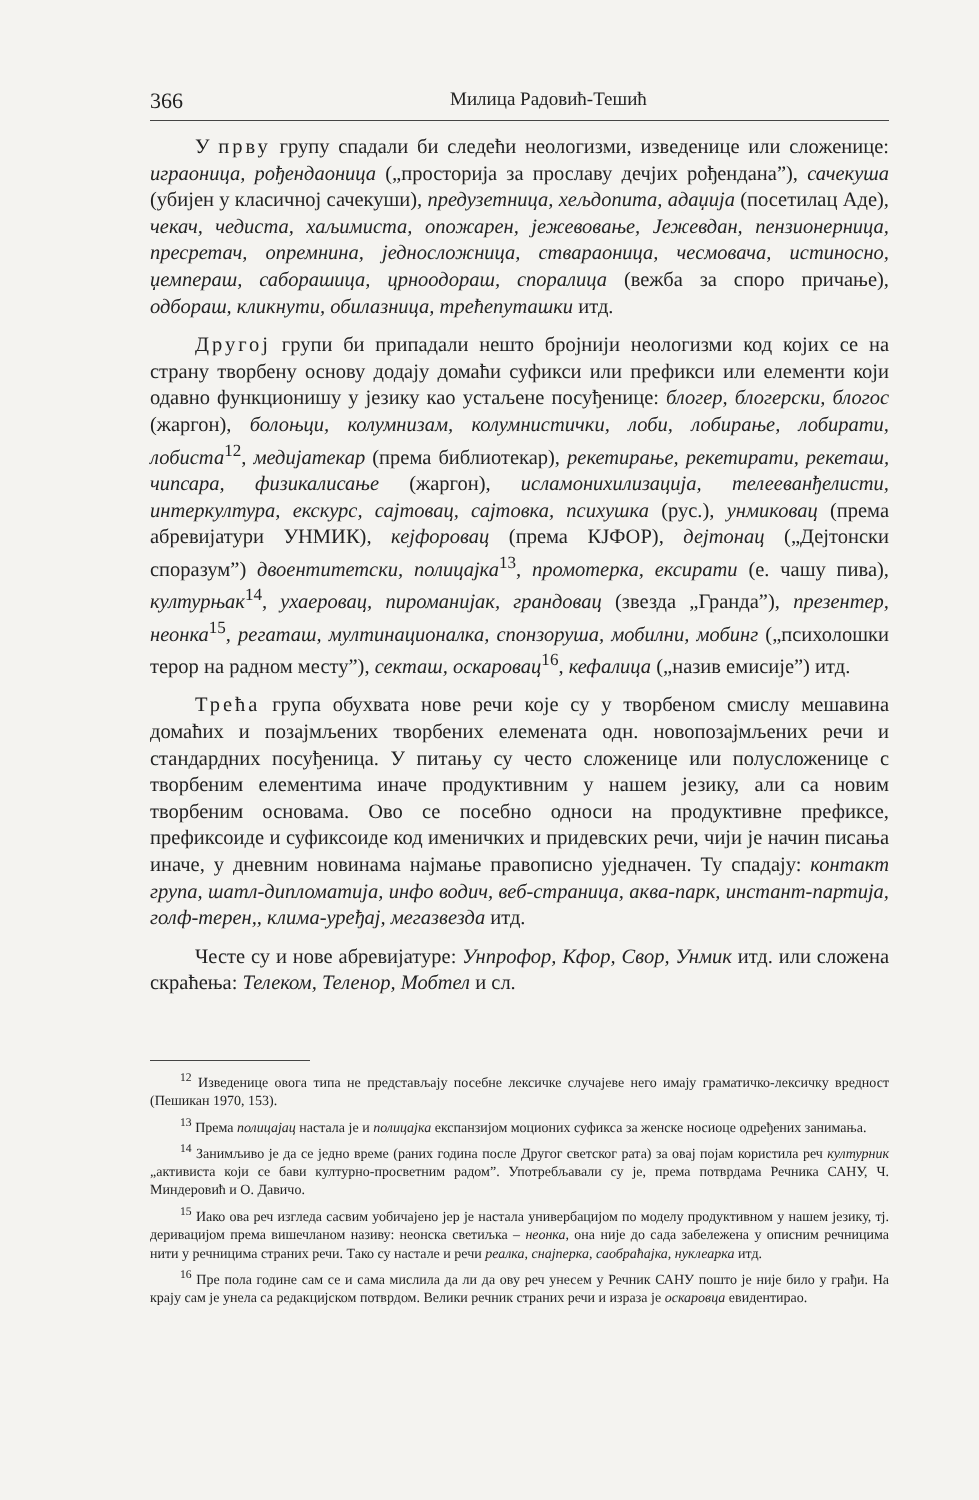366 Милица Радовић-Тешић
У прву групу спадали би следећи неологизми, изведенице или сложенице: играоница, рођендаоница („просторија за прославу дечјих рођендана”), сачекуша (убијен у класичној сачекуши), предузетница, хељдопита, адаџија (посетилац Аде), чекач, чедиста, хаљимиста, опожарен, јежевовање, Јежевдан, пензионерница, пресретач, опремнина, једносложница, ствараоница, чесмовача, истиносно, џемпераш, саборашица, црноодораш, споралица (вежба за споро причање), одбораш, кликнути, обилазница, трећепуташки итд.
Другој групи би припадали нешто бројнији неологизми код којих се на страну творбену основу додају домаћи суфикси или префикси или елементи који одавно функционишу у језику као устаљене посуђенице: блогер, блогерски, блогос (жаргон), болоњци, колумнизам, колумнистички, лоби, лобирање, лобирати, лобиста<sup>12</sup>, медијатекар (према библиотекар), рекетирање, рекетирати, рекеташ, чипсара, физикалисање (жаргон), исламонихилизација, телееванђелисти, интеркултура, екскурс, сајтовац, сајтовка, психушка (рус.), унмиковац (према абревијатури УНМИК), кејфоровац (према КЈФОР), дејтонац („Дејтонски споразум”) двоентитетски, полицајка<sup>13</sup>, промотерка, ексирати (е. чашу пива), културњак<sup>14</sup>, ухаеровац, пироманијак, грандовац (звезда „Гранда”), презентер, неонка<sup>15</sup>, регаташ, мултинационалка, спонзоруша, мобилни, мобинг („психолошки терор на радном месту”), секташ, оскаровац<sup>16</sup>, кефалица („назив емисије”) итд.
Трећа група обухвата нове речи које су у творбеном смислу мешавина домаћих и позајмљених творбених елемената одн. новопозајмљених речи и стандардних посуђеница. У питању су често сложенице или полусложенице с творбеним елементима иначе продуктивним у нашем језику, али са новим творбеним основама. Ово се посебно односи на продуктивне префиксе, префиксоиде и суфиксоиде код именичких и придевских речи, чији је начин писања иначе, у дневним новинама најмање правописно уједначен. Ту спадају: контакт група, шатл-дипломатија, инфо водич, веб-страница, аква-парк, инстант-партија, голф-терен,, клима-уређај, мегазвезда итд.
Честе су и нове абревијатуре: Унпрофор, Кфор, Свор, Унмик итд. или сложена скраћења: Телеком, Теленор, Мобтел и сл.
<sup>12</sup> Изведенице овога типа не представљају посебне лексичке случајеве него имају граматичко-лексичку вредност (Пешикан 1970, 153).
<sup>13</sup> Према полицајац настала је и полицајка експанзијом моционих суфикса за женске носиоце одређених занимања.
<sup>14</sup> Занимљиво је да се једно време (раних година после Другог светског рата) за овај појам користила реч културник „активиста који се бави културно-просветним радом”. Употребљавали су је, према потврдама Речника САНУ, Ч. Миндеровић и О. Давичо.
<sup>15</sup> Иако ова реч изгледа сасвим уобичајено јер је настала универбацијом по моделу продуктивном у нашем језику, тј. деривацијом према вишечланом називу: неонска светиљка – неонка, она није до сада забележена у описним речницима нити у речницима страних речи. Тако су настале и речи реалка, снајперка, саобраћајка, нуклеарка итд.
<sup>16</sup> Пре пола године сам се и сама мислила да ли да ову реч унесем у Речник САНУ пошто је није било у грађи. На крају сам је унела са редакцијском потврдом. Велики речник страних речи и израза је оскаровца евидентирао.